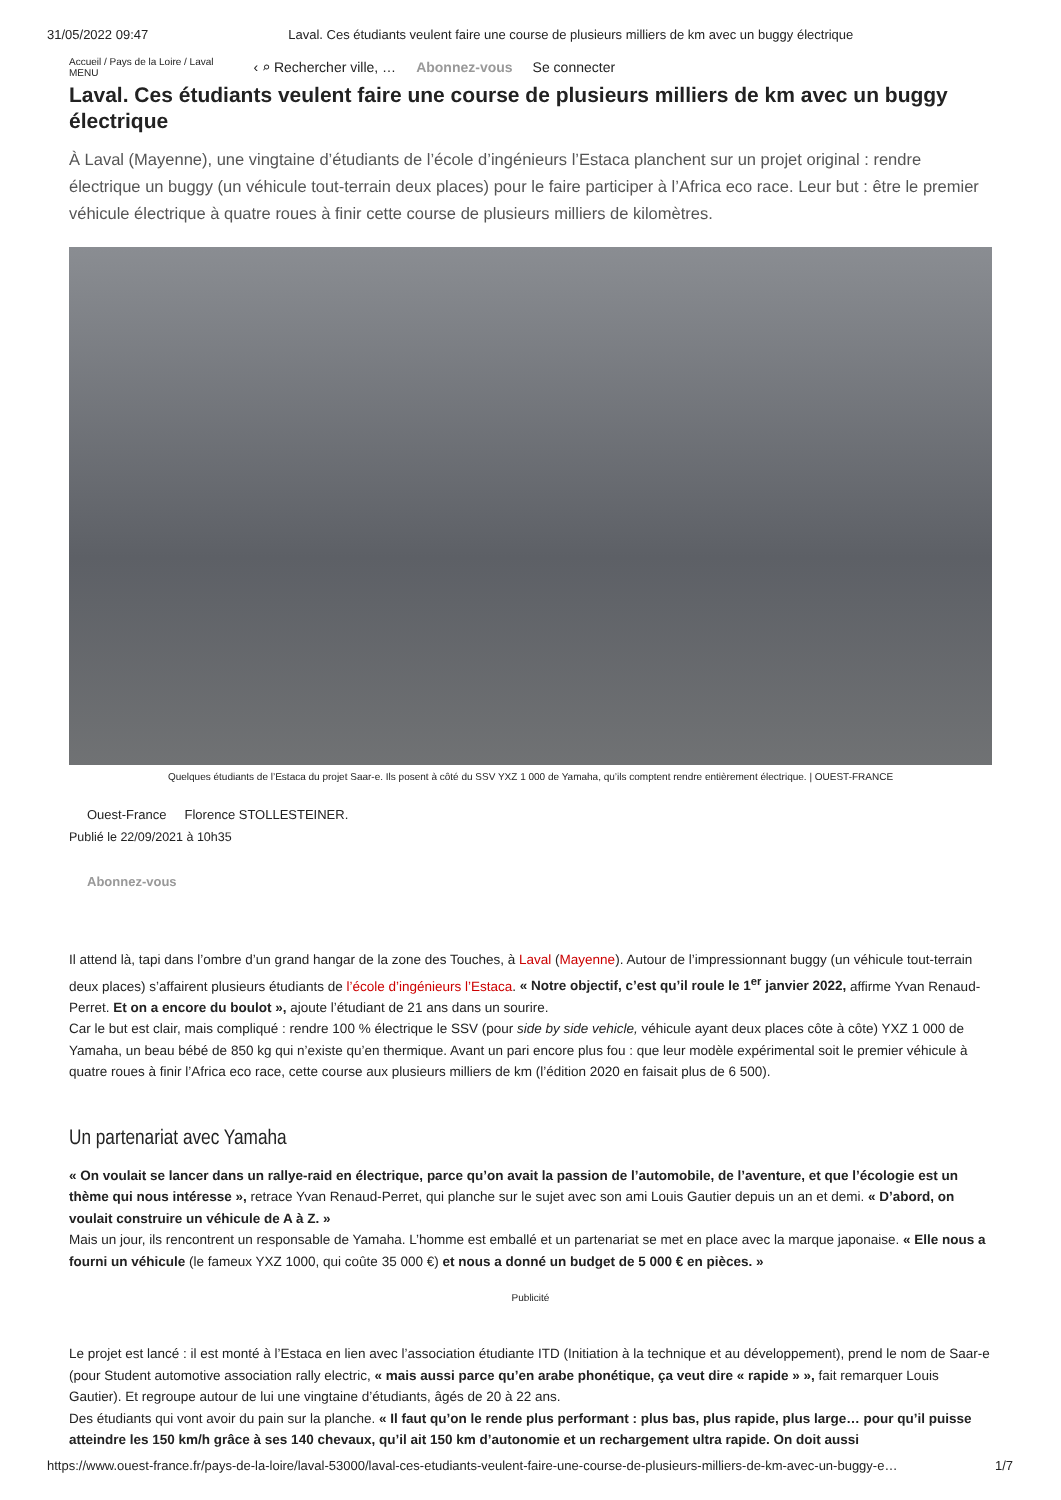31/05/2022 09:47 Laval. Ces étudiants veulent faire une course de plusieurs milliers de km avec un buggy électrique
Accueil / Pays de la Loire / Laval
MENU ‹ ⌕ Rechercher ville, … Abonnez-vous Se connecter
Laval. Ces étudiants veulent faire une course de plusieurs milliers de km avec un buggy électrique
À Laval (Mayenne), une vingtaine d’étudiants de l’école d’ingénieurs l’Estaca planchent sur un projet original : rendre électrique un buggy (un véhicule tout-terrain deux places) pour le faire participer à l’Africa eco race. Leur but : être le premier véhicule électrique à quatre roues à finir cette course de plusieurs milliers de kilomètres.
Quelques étudiants de l’Estaca du projet Saar-e. Ils posent à côté du SSV YXZ 1 000 de Yamaha, qu’ils comptent rendre entièrement électrique. | OUEST-FRANCE
Ouest-France Florence STOLLESTEINER.
Publié le 22/09/2021 à 10h35
Abonnez-vous
Il attend là, tapi dans l’ombre d’un grand hangar de la zone des Touches, à Laval (Mayenne). Autour de l’impressionnant buggy (un véhicule tout-terrain deux places) s’affairent plusieurs étudiants de l’école d’ingénieurs l’Estaca. « Notre objectif, c’est qu’il roule le 1<sup>er</sup> janvier 2022, affirme Yvan Renaud-Perret. Et on a encore du boulot », ajoute l’étudiant de 21 ans dans un sourire.
Car le but est clair, mais compliqué : rendre 100 % électrique le SSV (pour side by side vehicle, véhicule ayant deux places côte à côte) YXZ 1 000 de Yamaha, un beau bébé de 850 kg qui n’existe qu’en thermique. Avant un pari encore plus fou : que leur modèle expérimental soit le premier véhicule à quatre roues à finir l’Africa eco race, cette course aux plusieurs milliers de km (l’édition 2020 en faisait plus de 6 500).
Un partenariat avec Yamaha
« On voulait se lancer dans un rallye-raid en électrique, parce qu’on avait la passion de l’automobile, de l’aventure, et que l’écologie est un thème qui nous intéresse », retrace Yvan Renaud-Perret, qui planche sur le sujet avec son ami Louis Gautier depuis un an et demi. « D’abord, on voulait construire un véhicule de A à Z. »
Mais un jour, ils rencontrent un responsable de Yamaha. L’homme est emballé et un partenariat se met en place avec la marque japonaise. « Elle nous a fourni un véhicule (le fameux YXZ 1000, qui coûte 35 000 €) et nous a donné un budget de 5 000 € en pièces. »
Publicité
Le projet est lancé : il est monté à l’Estaca en lien avec l’association étudiante ITD (Initiation à la technique et au développement), prend le nom de Saar-e (pour Student automotive association rally electric, « mais aussi parce qu’en arabe phonétique, ça veut dire « rapide » », fait remarquer Louis Gautier). Et regroupe autour de lui une vingtaine d’étudiants, âgés de 20 à 22 ans.
Des étudiants qui vont avoir du pain sur la planche. « Il faut qu’on le rende plus performant : plus bas, plus rapide, plus large… pour qu’il puisse atteindre les 150 km/h grâce à ses 140 chevaux, qu’il ait 150 km d’autonomie et un rechargement ultra rapide. On doit aussi
https://www.ouest-france.fr/pays-de-la-loire/laval-53000/laval-ces-etudiants-veulent-faire-une-course-de-plusieurs-milliers-de-km-avec-un-buggy-e… 1/7